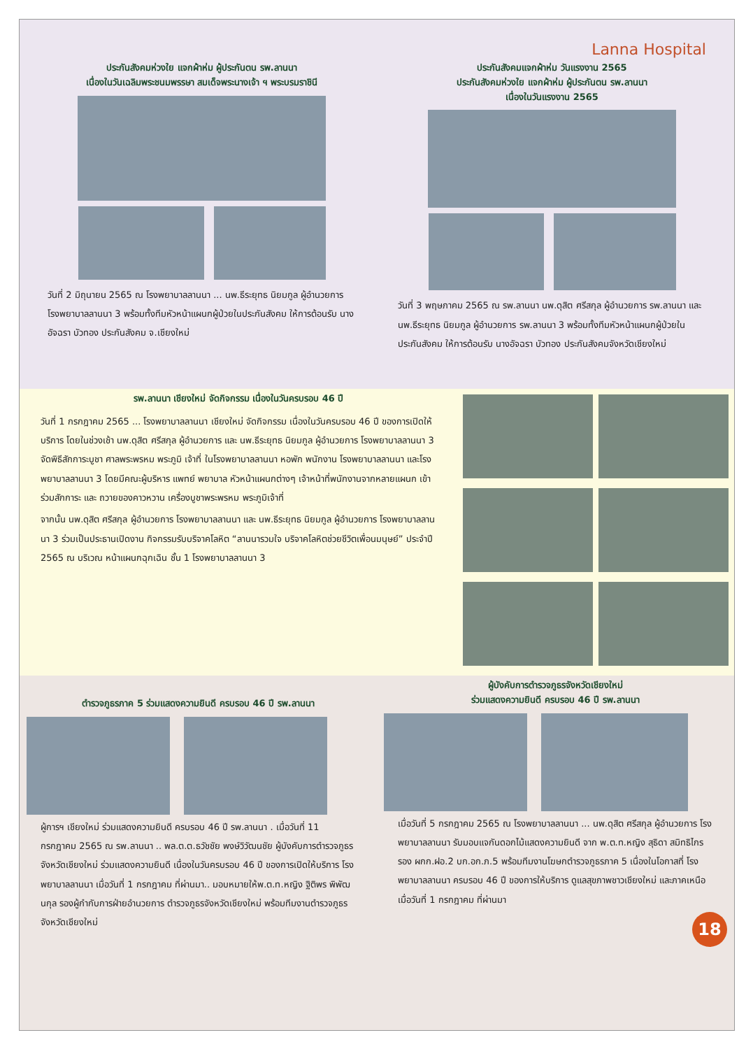Lanna Hospital
ประกันสังคมห่วงใย แจกผ้าห่ม ผู้ประกันตน รพ.ลานนา
เนื่องในวันเฉลิมพระชนมพรรษา สมเด็จพระนางเจ้า ฯ พระบรมราชินี
วันที่ 2 มิถุนายน 2565 ณ โรงพยาบาลลานนา ... นพ.ธีระยุทธ นิยมกูล ผู้อำนวยการ โรงพยาบาลลานนา 3 พร้อมทั้งทีมหัวหน้าแผนกผู้ป่วยในประกันสังคม ให้การต้อนรับ นางอัจฉรา บัวทอง ประกันสังคม จ.เชียงใหม่
ประกันสังคมแจกผ้าห่ม วันแรงงาน 2565
ประกันสังคมห่วงใย แจกผ้าห่ม ผู้ประกันตน รพ.ลานนา
เนื่องในวันแรงงาน 2565
วันที่ 3 พฤษภาคม 2565 ณ รพ.ลานนา นพ.ดุสิต ศรีสกุล ผู้อำนวยการ รพ.ลานนา และ นพ.ธีระยุทธ นิยมกูล ผู้อำนวยการ รพ.ลานนา 3 พร้อมทั้งทีมหัวหน้าแผนกผู้ป่วยใน ประกันสังคม ให้การต้อนรับ นางอัจฉรา บัวทอง ประกันสังคมจังหวัดเชียงใหม่
รพ.ลานนา เชียงใหม่ จัดกิจกรรม เนื่องในวันครบรอบ 46 ปี
วันที่ 1 กรกฎาคม 2565 ... โรงพยาบาลลานนา เชียงใหม่ จัดกิจกรรม เนื่องในวันครบรอบ 46 ปี ของการเปิดให้บริการ โดยในช่วงเช้า นพ.ดุสิต ศรีสกุล ผู้อำนวยการ และ นพ.ธีระยุทธ นิยมกูล ผู้อำนวยการ โรงพยาบาลลานนา 3 จัดพิธีสักการะบูชา ศาลพระพรหม พระภูมิ เจ้าที่ ในโรงพยาบาลลานนา หอพัก พนักงาน โรงพยาบาลลานนา และโรงพยาบาลลานนา 3 โดยมีคณะผู้บริหาร แพทย์ พยาบาล หัวหน้าแผนกต่างๆ เจ้าหน้าที่พนักงานจากหลายแผนก เข้าร่วมสักการะ และ ถวายของคาวหวาน เครื่องบูชาพระพรหม พระภูมิเจ้าที่
จากนั้น นพ.ดุสิต ศรีสกุล ผู้อำนวยการ โรงพยาบาลลานนา และ นพ.ธีระยุทธ นิยมกูล ผู้อำนวยการ โรงพยาบาลลานนา 3 ร่วมเป็นประธานเปิดงาน กิจกรรมรับบริจาคโลหิต “ลานนารวมใจ บริจาคโลหิตช่วยชีวิตเพื่อนมนุษย์” ประจำปี 2565 ณ บริเวณ หน้าแผนกฉุกเฉิน ชั้น 1 โรงพยาบาลลานนา 3
ตำรวจภูธรภาค 5 ร่วมแสดงความยินดี ครบรอบ 46 ปี รพ.ลานนา
ผู้การฯ เชียงใหม่ ร่วมแสดงความยินดี ครบรอบ 46 ปี รพ.ลานนา . เมื่อวันที่ 11 กรกฎาคม 2565 ณ รพ.ลานนา .. พล.ต.ต.ธวัชชัย พงษ์วิวัฒนชัย ผู้บังคับการตำรวจภูธรจังหวัดเชียงใหม่ ร่วมแสดงความยินดี เนื่องในวันครบรอบ 46 ปี ของการเปิดให้บริการ โรงพยาบาลลานนา เมื่อวันที่ 1 กรกฎาคม ที่ผ่านมา.. มอบหมายให้พ.ต.ท.หญิง ฐิติพร พิพัฒนกุล รองผู้กำกับการฝ่ายอำนวยการ ตำรวจภูธรจังหวัดเชียงใหม่ พร้อมทีมงานตำรวจภูธรจังหวัดเชียงใหม่
ผู้บังคับการตำรวจภูธรจังหวัดเชียงใหม่
ร่วมแสดงความยินดี ครบรอบ 46 ปี รพ.ลานนา
เมื่อวันที่ 5 กรกฎาคม 2565 ณ โรงพยาบาลลานนา ... นพ.ดุสิต ศรีสกุล ผู้อำนวยการ โรงพยาบาลลานนา รับมอบแจกันดอกไม้แสดงความยินดี จาก พ.ต.ท.หญิง สุธิดา สมิทธิไกร รอง ผกก.ฝอ.2 บก.อก.ภ.5 พร้อมทีมงานโฆษกตำรวจภูธรภาค 5 เนื่องในโอกาสที่ โรงพยาบาลลานนา ครบรอบ 46 ปี ของการให้บริการ ดูแลสุขภาพชาวเชียงใหม่ และภาคเหนือ เมื่อวันที่ 1 กรกฎาคม ที่ผ่านมา
18